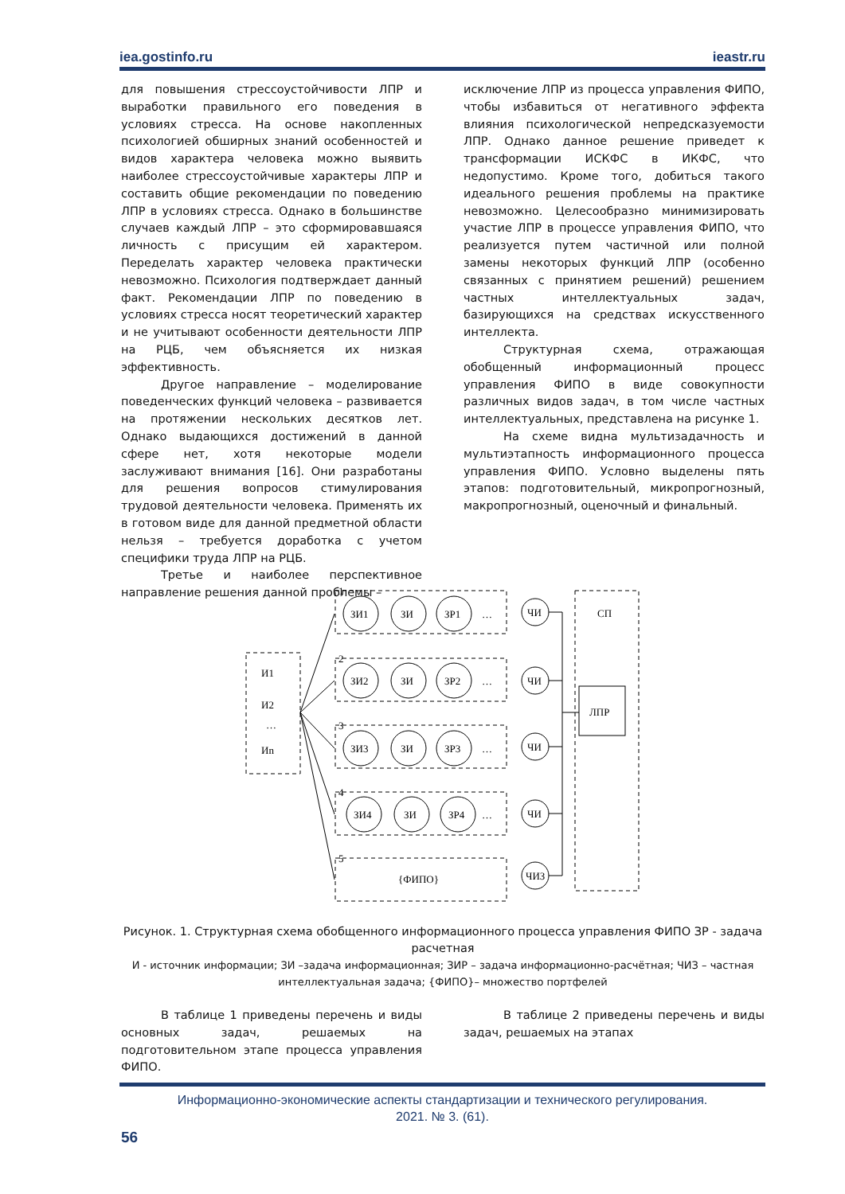iea.gostinfo.ru ieastr.ru
для повышения стрессоустойчивости ЛПР и выработки правильного его поведения в условиях стресса. На основе накопленных психологией обширных знаний особенностей и видов характера человека можно выявить наиболее стрессоустойчивые характеры ЛПР и составить общие рекомендации по поведению ЛПР в условиях стресса. Однако в большинстве случаев каждый ЛПР – это сформировавшаяся личность с присущим ей характером. Переделать характер человека практически невозможно. Психология подтверждает данный факт. Рекомендации ЛПР по поведению в условиях стресса носят теоретический характер и не учитывают особенности деятельности ЛПР на РЦБ, чем объясняется их низкая эффективность.
Другое направление – моделирование поведенческих функций человека – развивается на протяжении нескольких десятков лет. Однако выдающихся достижений в данной сфере нет, хотя некоторые модели заслуживают внимания [16]. Они разработаны для решения вопросов стимулирования трудовой деятельности человека. Применять их в готовом виде для данной предметной области нельзя – требуется доработка с учетом специфики труда ЛПР на РЦБ.
Третье и наиболее перспективное направление решения данной проблемы –
исключение ЛПР из процесса управления ФИПО, чтобы избавиться от негативного эффекта влияния психологической непредсказуемости ЛПР. Однако данное решение приведет к трансформации ИСКФС в ИКФС, что недопустимо. Кроме того, добиться такого идеального решения проблемы на практике невозможно. Целесообразно минимизировать участие ЛПР в процессе управления ФИПО, что реализуется путем частичной или полной замены некоторых функций ЛПР (особенно связанных с принятием решений) решением частных интеллектуальных задач, базирующихся на средствах искусственного интеллекта.
Структурная схема, отражающая обобщенный информационный процесс управления ФИПО в виде совокупности различных видов задач, в том числе частных интеллектуальных, представлена на рисунке 1.
На схеме видна мультизадачность и мультиэтапность информационного процесса управления ФИПО. Условно выделены пять этапов: подготовительный, микропрогнозный, макропрогнозный, оценочный и финальный.
СП
ЛПР
1
2
3
4
5
И1
И2
…
Иn
ЗИ1
ЗИ
ЗР1
…
ЗИ2
ЗИ
ЗР2
…
ЗИ3
ЗИ
ЗР3
…
ЗИ4
ЗИ
ЗР4
…
ЧИ
ЧИ
ЧИ
ЧИ
ЧИЗ
{ФИПО}
Рисунок. 1. Структурная схема обобщенного информационного процесса управления ФИПО ЗР - задача расчетная
И - источник информации; ЗИ –задача информационная; ЗИР – задача информационно-расчётная; ЧИЗ – частная интеллектуальная задача; {ФИПО}– множество портфелей
В таблице 1 приведены перечень и виды основных задач, решаемых на подготовительном этапе процесса управления ФИПО.
В таблице 2 приведены перечень и виды задач, решаемых на этапах
Информационно-экономические аспекты стандартизации и технического регулирования.
2021. № 3. (61).
56